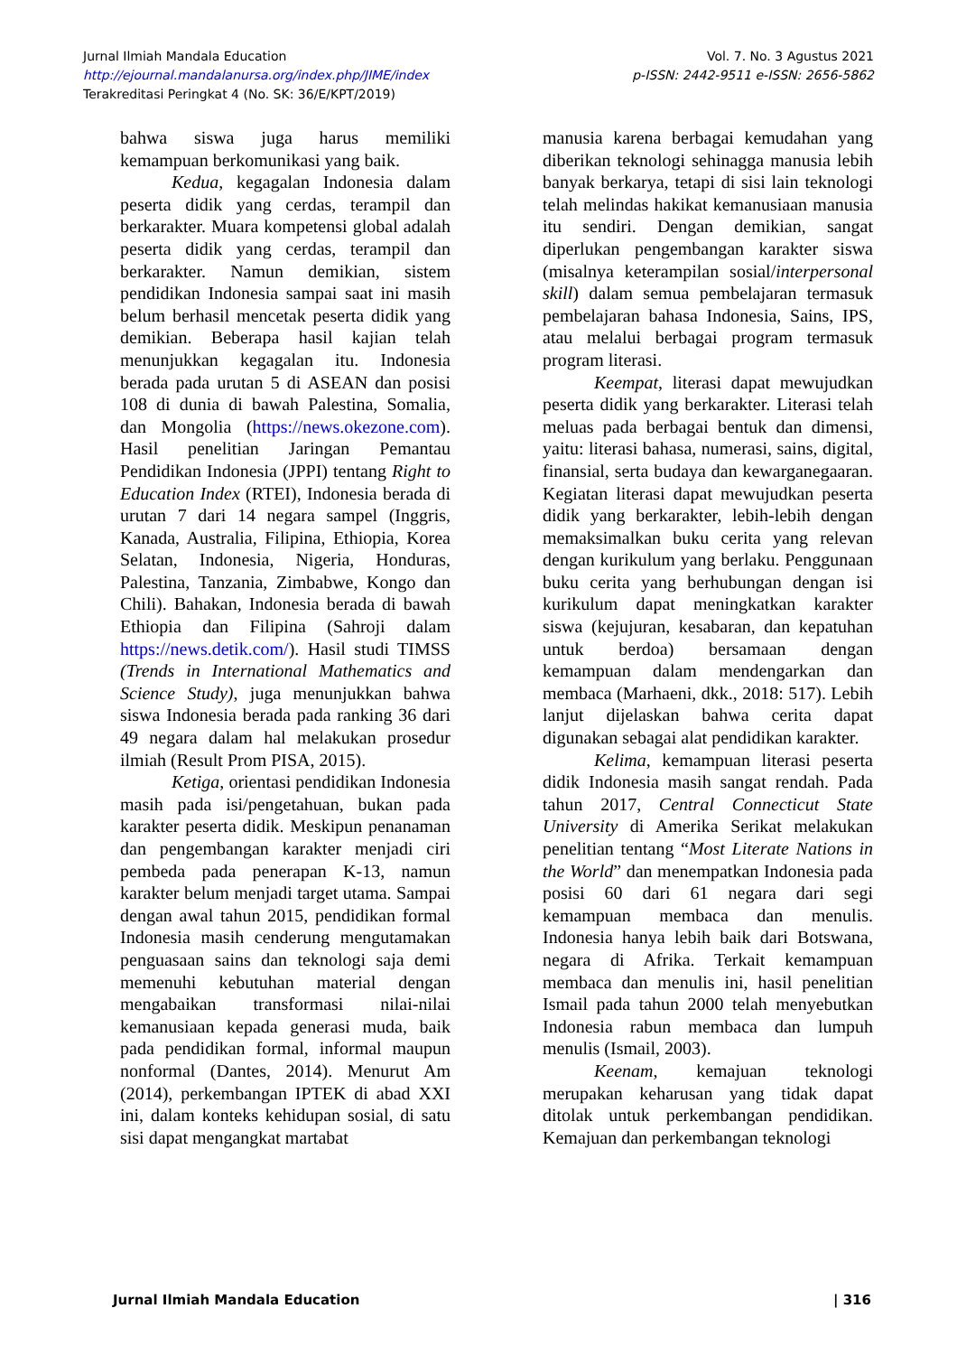Vol. 7. No. 3 Agustus 2021
p-ISSN: 2442-9511 e-ISSN: 2656-5862
Jurnal Ilmiah Mandala Education
http://ejournal.mandalanursa.org/index.php/JIME/index
Terakreditasi Peringkat 4 (No. SK: 36/E/KPT/2019)
bahwa siswa juga harus memiliki kemampuan berkomunikasi yang baik.
Kedua, kegagalan Indonesia dalam peserta didik yang cerdas, terampil dan berkarakter. Muara kompetensi global adalah peserta didik yang cerdas, terampil dan berkarakter. Namun demikian, sistem pendidikan Indonesia sampai saat ini masih belum berhasil mencetak peserta didik yang demikian. Beberapa hasil kajian telah menunjukkan kegagalan itu. Indonesia berada pada urutan 5 di ASEAN dan posisi 108 di dunia di bawah Palestina, Somalia, dan Mongolia (https://news.okezone.com). Hasil penelitian Jaringan Pemantau Pendidikan Indonesia (JPPI) tentang Right to Education Index (RTEI), Indonesia berada di urutan 7 dari 14 negara sampel (Inggris, Kanada, Australia, Filipina, Ethiopia, Korea Selatan, Indonesia, Nigeria, Honduras, Palestina, Tanzania, Zimbabwe, Kongo dan Chili). Bahakan, Indonesia berada di bawah Ethiopia dan Filipina (Sahroji dalam https://news.detik.com/). Hasil studi TIMSS (Trends in International Mathematics and Science Study), juga menunjukkan bahwa siswa Indonesia berada pada ranking 36 dari 49 negara dalam hal melakukan prosedur ilmiah (Result Prom PISA, 2015).
Ketiga, orientasi pendidikan Indonesia masih pada isi/pengetahuan, bukan pada karakter peserta didik. Meskipun penanaman dan pengembangan karakter menjadi ciri pembeda pada penerapan K-13, namun karakter belum menjadi target utama. Sampai dengan awal tahun 2015, pendidikan formal Indonesia masih cenderung mengutamakan penguasaan sains dan teknologi saja demi memenuhi kebutuhan material dengan mengabaikan transformasi nilai-nilai kemanusiaan kepada generasi muda, baik pada pendidikan formal, informal maupun nonformal (Dantes, 2014). Menurut Am (2014), perkembangan IPTEK di abad XXI ini, dalam konteks kehidupan sosial, di satu sisi dapat mengangkat martabat
manusia karena berbagai kemudahan yang diberikan teknologi sehinagga manusia lebih banyak berkarya, tetapi di sisi lain teknologi telah melindas hakikat kemanusiaan manusia itu sendiri. Dengan demikian, sangat diperlukan pengembangan karakter siswa (misalnya keterampilan sosial/interpersonal skill) dalam semua pembelajaran termasuk pembelajaran bahasa Indonesia, Sains, IPS, atau melalui berbagai program termasuk program literasi.
Keempat, literasi dapat mewujudkan peserta didik yang berkarakter. Literasi telah meluas pada berbagai bentuk dan dimensi, yaitu: literasi bahasa, numerasi, sains, digital, finansial, serta budaya dan kewarganegaaran. Kegiatan literasi dapat mewujudkan peserta didik yang berkarakter, lebih-lebih dengan memaksimalkan buku cerita yang relevan dengan kurikulum yang berlaku. Penggunaan buku cerita yang berhubungan dengan isi kurikulum dapat meningkatkan karakter siswa (kejujuran, kesabaran, dan kepatuhan untuk berdoa) bersamaan dengan kemampuan dalam mendengarkan dan membaca (Marhaeni, dkk., 2018: 517). Lebih lanjut dijelaskan bahwa cerita dapat digunakan sebagai alat pendidikan karakter.
Kelima, kemampuan literasi peserta didik Indonesia masih sangat rendah. Pada tahun 2017, Central Connecticut State University di Amerika Serikat melakukan penelitian tentang “Most Literate Nations in the World” dan menempatkan Indonesia pada posisi 60 dari 61 negara dari segi kemampuan membaca dan menulis. Indonesia hanya lebih baik dari Botswana, negara di Afrika. Terkait kemampuan membaca dan menulis ini, hasil penelitian Ismail pada tahun 2000 telah menyebutkan Indonesia rabun membaca dan lumpuh menulis (Ismail, 2003).
Keenam, kemajuan teknologi merupakan keharusan yang tidak dapat ditolak untuk perkembangan pendidikan. Kemajuan dan perkembangan teknologi
| 316 Jurnal Ilmiah Mandala Education